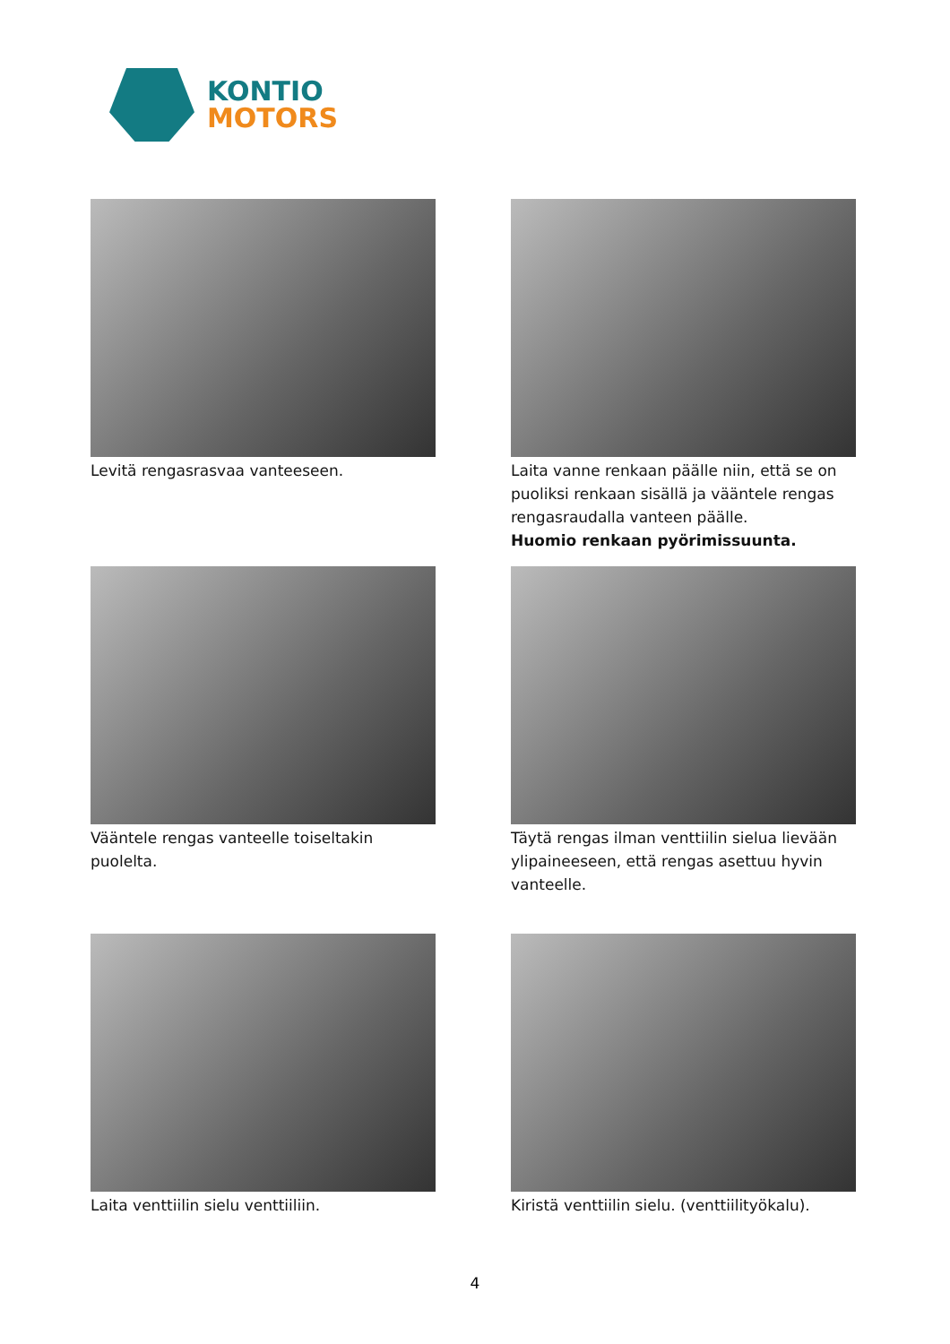KONTIO
MOTORS
Levitä rengasrasvaa vanteeseen.
Laita vanne renkaan päälle niin, että se on puoliksi renkaan sisällä ja vääntele rengas rengasraudalla vanteen päälle.
Huomio renkaan pyörimissuunta.
Vääntele rengas vanteelle toiseltakin puolelta.
Täytä rengas ilman venttiilin sielua lievään ylipaineeseen, että rengas asettuu hyvin vanteelle.
Laita venttiilin sielu venttiiliin.
Kiristä venttiilin sielu. (venttiilityökalu).
4